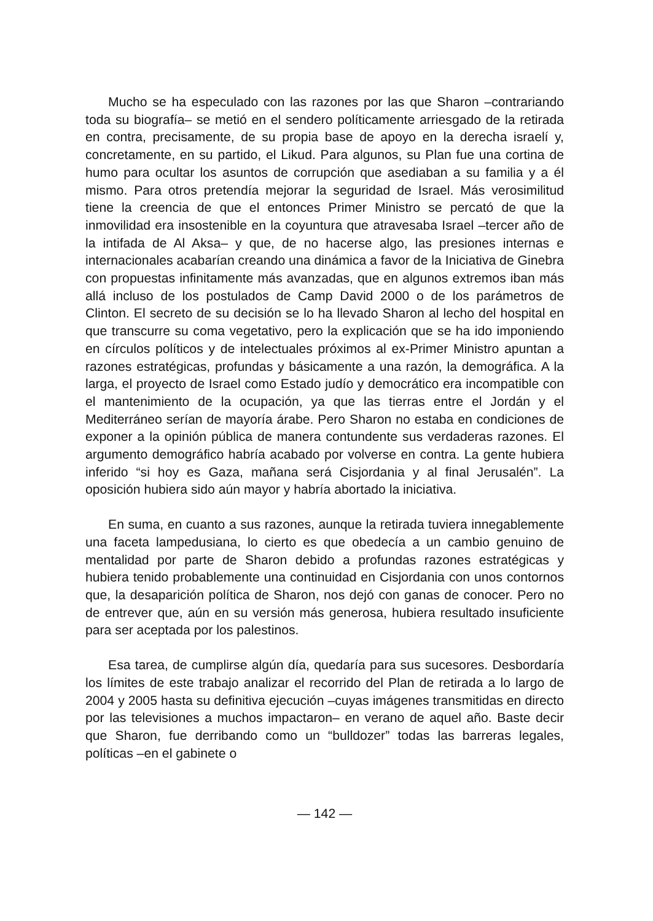Mucho se ha especulado con las razones por las que Sharon –contrariando toda su biografía– se metió en el sendero políticamente arriesgado de la retirada en contra, precisamente, de su propia base de apoyo en la derecha israelí y, concretamente, en su partido, el Likud. Para algunos, su Plan fue una cortina de humo para ocultar los asuntos de corrupción que asediaban a su familia y a él mismo. Para otros pretendía mejorar la seguridad de Israel. Más verosimilitud tiene la creencia de que el entonces Primer Ministro se percató de que la inmovilidad era insostenible en la coyuntura que atravesaba Israel –tercer año de la intifada de Al Aksa– y que, de no hacerse algo, las presiones internas e internacionales acabarían creando una dinámica a favor de la Iniciativa de Ginebra con propuestas infinitamente más avanzadas, que en algunos extremos iban más allá incluso de los postulados de Camp David 2000 o de los parámetros de Clinton. El secreto de su decisión se lo ha llevado Sharon al lecho del hospital en que transcurre su coma vegetativo, pero la explicación que se ha ido imponiendo en círculos políticos y de intelectuales próximos al ex-Primer Ministro apuntan a razones estratégicas, profundas y básicamente a una razón, la demográfica. A la larga, el proyecto de Israel como Estado judío y democrático era incompatible con el mantenimiento de la ocupación, ya que las tierras entre el Jordán y el Mediterráneo serían de mayoría árabe. Pero Sharon no estaba en condiciones de exponer a la opinión pública de manera contundente sus verdaderas razones. El argumento demográfico habría acabado por volverse en contra. La gente hubiera inferido “si hoy es Gaza, mañana será Cisjordania y al final Jerusalén”. La oposición hubiera sido aún mayor y habría abortado la iniciativa.
En suma, en cuanto a sus razones, aunque la retirada tuviera innegablemente una faceta lampedusiana, lo cierto es que obedecía a un cambio genuino de mentalidad por parte de Sharon debido a profundas razones estratégicas y hubiera tenido probablemente una continuidad en Cisjordania con unos contornos que, la desaparición política de Sharon, nos dejó con ganas de conocer. Pero no de entrever que, aún en su versión más generosa, hubiera resultado insuficiente para ser aceptada por los palestinos.
Esa tarea, de cumplirse algún día, quedaría para sus sucesores. Desbordaría los límites de este trabajo analizar el recorrido del Plan de retirada a lo largo de 2004 y 2005 hasta su definitiva ejecución –cuyas imágenes transmitidas en directo por las televisiones a muchos impactaron– en verano de aquel año. Baste decir que Sharon, fue derribando como un “bulldozer” todas las barreras legales, políticas –en el gabinete o
— 142 —